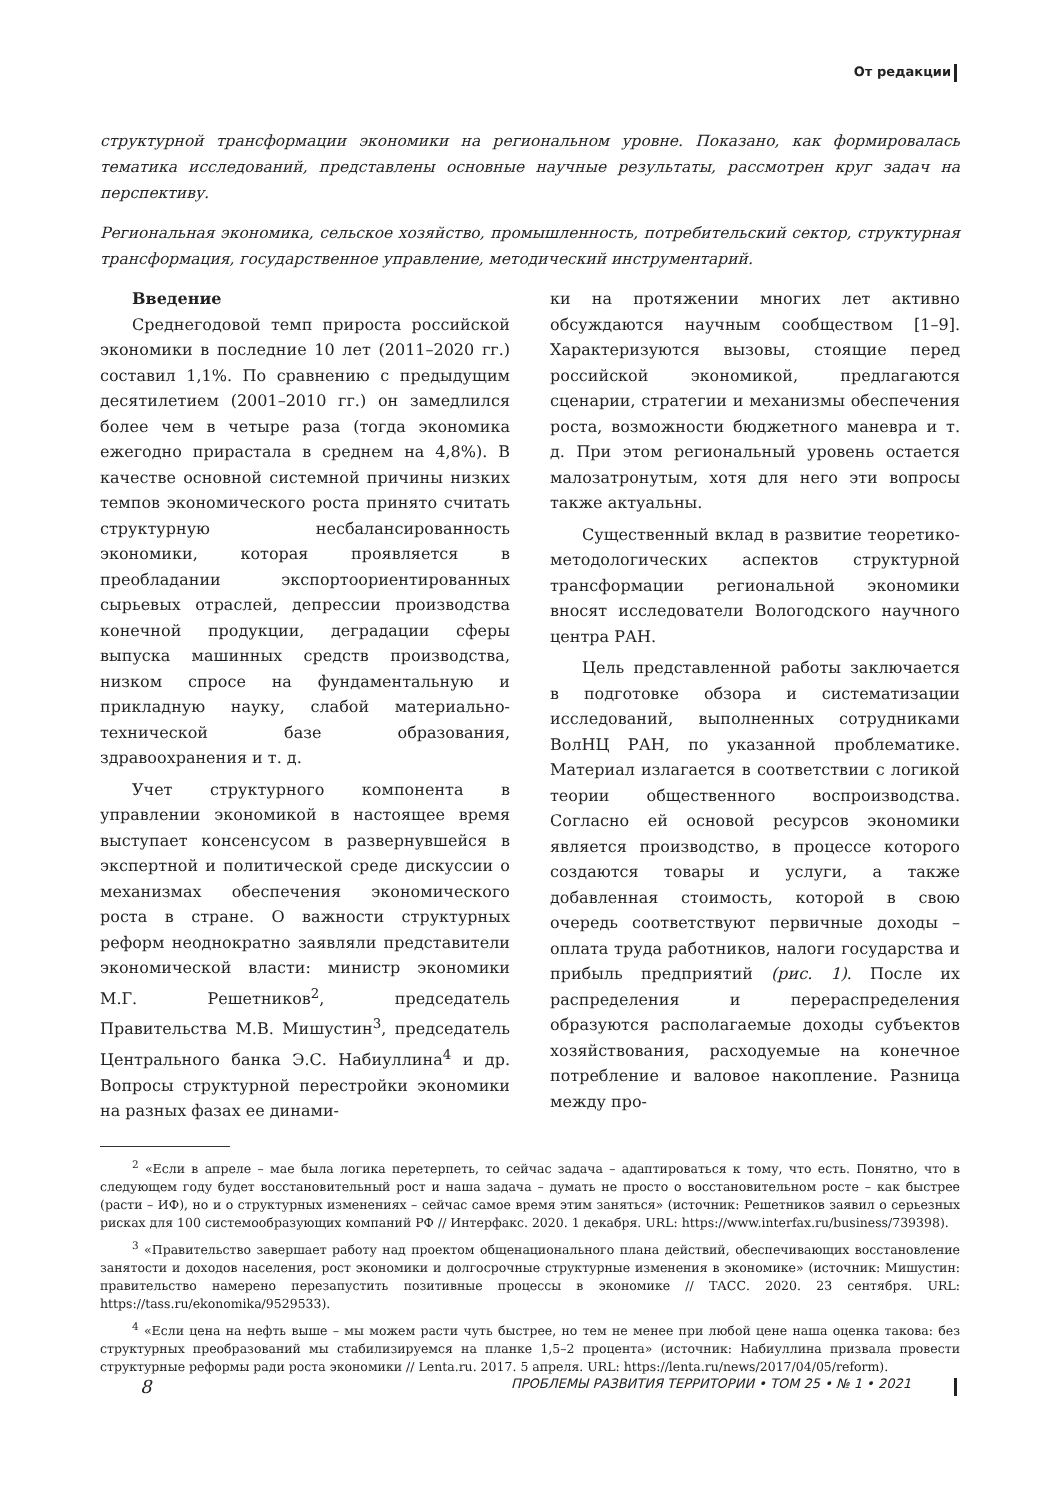От редакции
структурной трансформации экономики на региональном уровне. Показано, как формировалась тематика исследований, представлены основные научные результаты, рассмотрен круг задач на перспективу.
Региональная экономика, сельское хозяйство, промышленность, потребительский сектор, структурная трансформация, государственное управление, методический инструментарий.
Введение
Среднегодовой темп прироста российской экономики в последние 10 лет (2011–2020 гг.) составил 1,1%. По сравнению с предыдущим десятилетием (2001–2010 гг.) он замедлился более чем в четыре раза (тогда экономика ежегодно прирастала в среднем на 4,8%). В качестве основной системной причины низких темпов экономического роста принято считать структурную несбалансированность экономики, которая проявляется в преобладании экспортоориентированных сырьевых отраслей, депрессии производства конечной продукции, деградации сферы выпуска машинных средств производства, низком спросе на фундаментальную и прикладную науку, слабой материально-технической базе образования, здравоохранения и т. д.
Учет структурного компонента в управлении экономикой в настоящее время выступает консенсусом в развернувшейся в экспертной и политической среде дискуссии о механизмах обеспечения экономического роста в стране. О важности структурных реформ неоднократно заявляли представители экономической власти: министр экономики М.Г. Решетников<sup>2</sup>, председатель Правительства М.В. Мишустин<sup>3</sup>, председатель Центрального банка Э.С. Набиуллина<sup>4</sup> и др. Вопросы структурной перестройки экономики на разных фазах ее динами-
ки на протяжении многих лет активно обсуждаются научным сообществом [1–9]. Характеризуются вызовы, стоящие перед российской экономикой, предлагаются сценарии, стратегии и механизмы обеспечения роста, возможности бюджетного маневра и т. д. При этом региональный уровень остается малозатронутым, хотя для него эти вопросы также актуальны.
Существенный вклад в развитие теоретико-методологических аспектов структурной трансформации региональной экономики вносят исследователи Вологодского научного центра РАН.
Цель представленной работы заключается в подготовке обзора и систематизации исследований, выполненных сотрудниками ВолНЦ РАН, по указанной проблематике. Материал излагается в соответствии с логикой теории общественного воспроизводства. Согласно ей основой ресурсов экономики является производство, в процессе которого создаются товары и услуги, а также добавленная стоимость, которой в свою очередь соответствуют первичные доходы – оплата труда работников, налоги государства и прибыль предприятий (рис. 1). После их распределения и перераспределения образуются располагаемые доходы субъектов хозяйствования, расходуемые на конечное потребление и валовое накопление. Разница между про-
<sup>2</sup> «Если в апреле – мае была логика перетерпеть, то сейчас задача – адаптироваться к тому, что есть. Понятно, что в следующем году будет восстановительный рост и наша задача – думать не просто о восстановительном росте – как быстрее (расти – ИФ), но и о структурных изменениях – сейчас самое время этим заняться» (источник: Решетников заявил о серьезных рисках для 100 системообразующих компаний РФ // Интерфакс. 2020. 1 декабря. URL: https://www.interfax.ru/business/739398).
<sup>3</sup> «Правительство завершает работу над проектом общенационального плана действий, обеспечивающих восстановление занятости и доходов населения, рост экономики и долгосрочные структурные изменения в экономике» (источник: Мишустин: правительство намерено перезапустить позитивные процессы в экономике // ТАСС. 2020. 23 сентября. URL: https://tass.ru/ekonomika/9529533).
<sup>4</sup> «Если цена на нефть выше – мы можем расти чуть быстрее, но тем не менее при любой цене наша оценка такова: без структурных преобразований мы стабилизируемся на планке 1,5–2 процента» (источник: Набиуллина призвала провести структурные реформы ради роста экономики // Lenta.ru. 2017. 5 апреля. URL: https://lenta.ru/news/2017/04/05/reform).
8 ПРОБЛЕМЫ РАЗВИТИЯ ТЕРРИТОРИИ • ТОМ 25 • № 1 • 2021